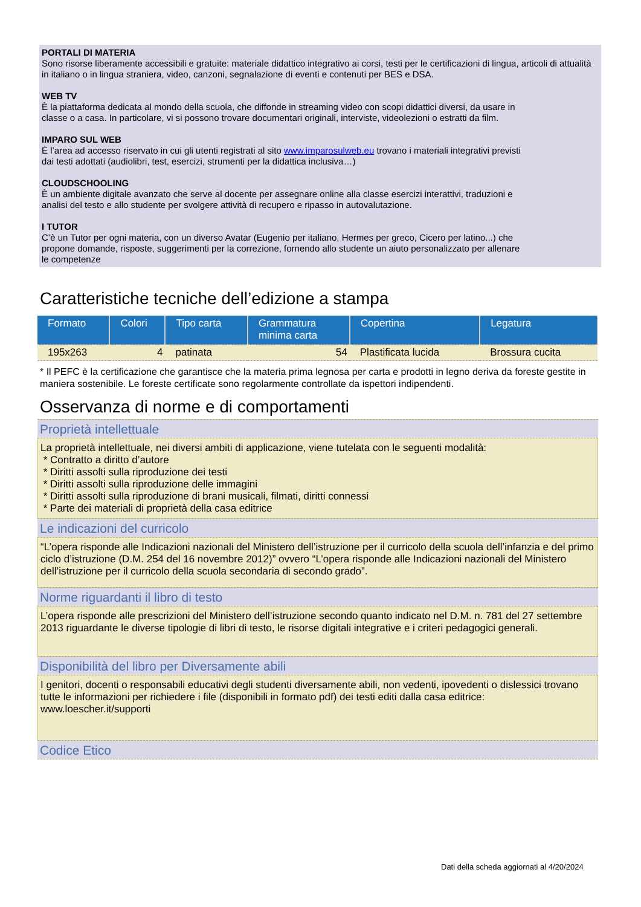PORTALI DI MATERIA
Sono risorse liberamente accessibili e gratuite: materiale didattico integrativo ai corsi, testi per le certificazioni di lingua, articoli di attualità in italiano o in lingua straniera, video, canzoni, segnalazione di eventi e contenuti per BES e DSA.
WEB TV
È la piattaforma dedicata al mondo della scuola, che diffonde in streaming video con scopi didattici diversi, da usare in
classe o a casa. In particolare, vi si possono trovare documentari originali, interviste, videolezioni o estratti da film.
IMPARO SUL WEB
È l’area ad accesso riservato in cui gli utenti registrati al sito www.imparosulweb.eu trovano i materiali integrativi previsti
dai testi adottati (audiolibri, test, esercizi, strumenti per la didattica inclusiva…)
CLOUDSCHOOLING
È un ambiente digitale avanzato che serve al docente per assegnare online alla classe esercizi interattivi, traduzioni e
analisi del testo e allo studente per svolgere attività di recupero e ripasso in autovalutazione.
I TUTOR
C’è un Tutor per ogni materia, con un diverso Avatar (Eugenio per italiano, Hermes per greco, Cicero per latino...) che
propone domande, risposte, suggerimenti per la correzione, fornendo allo studente un aiuto personalizzato per allenare
le competenze
Caratteristiche tecniche dell’edizione a stampa
| Formato | Colori | Tipo carta | Grammatura minima carta | Copertina | Legatura |
| --- | --- | --- | --- | --- | --- |
| 195x263 | 4 | patinata | 54 | Plastificata lucida | Brossura cucita |
* Il PEFC è la certificazione che garantisce che la materia prima legnosa per carta e prodotti in legno deriva da foreste gestite in maniera sostenibile. Le foreste certificate sono regolarmente controllate da ispettori indipendenti.
Osservanza di norme e di comportamenti
Proprietà intellettuale
La proprietà intellettuale, nei diversi ambiti di applicazione, viene tutelata con le seguenti modalità:
* Contratto a diritto d’autore
* Diritti assolti sulla riproduzione dei testi
* Diritti assolti sulla riproduzione delle immagini
* Diritti assolti sulla riproduzione di brani musicali, filmati, diritti connessi
* Parte dei materiali di proprietà della casa editrice
Le indicazioni del curricolo
“L’opera risponde alle Indicazioni nazionali del Ministero dell’istruzione per il curricolo della scuola dell’infanzia e del primo ciclo d’istruzione (D.M. 254 del 16 novembre 2012)” ovvero “L’opera risponde alle Indicazioni nazionali del Ministero dell’istruzione per il curricolo della scuola secondaria di secondo grado”.
Norme riguardanti il libro di testo
L’opera risponde alle prescrizioni del Ministero dell’istruzione secondo quanto indicato nel D.M. n. 781 del 27 settembre 2013 riguardante le diverse tipologie di libri di testo, le risorse digitali integrative e i criteri pedagogici generali.
Disponibilità del libro per Diversamente abili
I genitori, docenti o responsabili educativi degli studenti diversamente abili, non vedenti, ipovedenti o dislessici trovano tutte le informazioni per richiedere i file (disponibili in formato pdf) dei testi editi dalla casa editrice:
www.loescher.it/supporti
Codice Etico
Dati della scheda aggiornati al 4/20/2024